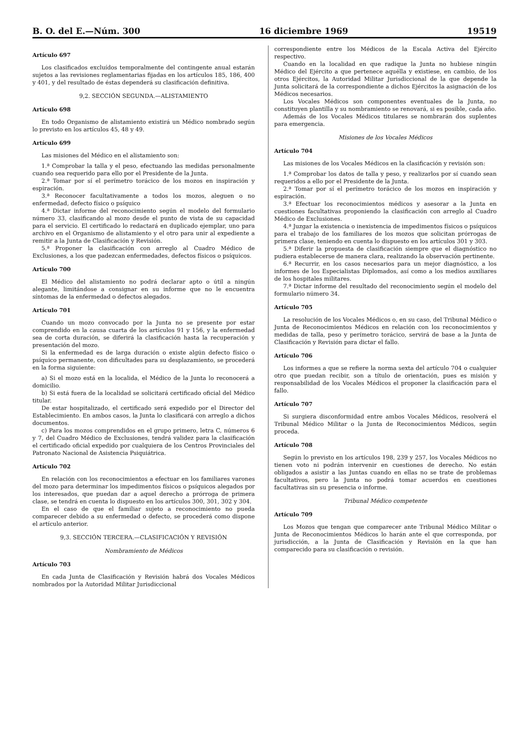B. O. del E.—Núm. 300 16 diciembre 1969 19519
Artículo 697
Los clasificados excluídos temporalmente del contingente anual estarán sujetos a las revisiones reglamentarias fijadas en los artículos 185, 186, 400 y 401, y del resultado de éstas dependerá su clasificación definitiva.
9,2. SECCIÓN SEGUNDA.—ALISTAMIENTO
Artículo 698
En todo Organismo de alistamiento existirá un Médico nombrado según lo previsto en los artículos 45, 48 y 49.
Artículo 699
Las misiones del Médico en el alistamiento son:
1.ª Comprobar la talla y el peso, efectuando las medidas personalmente cuando sea requerido para ello por el Presidente de la Junta.
2.ª Tomar por sí el perímetro torácico de los mozos en inspiración y espiración.
3.ª Reconocer facultativamente a todos los mozos, aleguen o no enfermedad, defecto físico o psíquico
4.ª Dictar informe del reconocimiento según el modelo del formulario número 33, clasificando al mozo desde el punto de vista de su capacidad para el servicio. El certificado lo redactará en duplicado ejemplar, uno para archivo en el Organismo de alistamiento y el otro para unir al expediente a remitir a la Junta de Clasificación y Revisión.
5.ª Proponer la clasificación con arreglo al Cuadro Médico de Exclusiones, a los que padezcan enfermedades, defectos físicos o psíquicos.
Artículo 700
El Médico del alistamiento no podrá declarar apto o útil a ningún alegante, limitándose a consignar en su informe que no le encuentra síntomas de la enfermedad o defectos alegados.
Artículo 701
Cuando un mozo convocado por la Junta no se presente por estar comprendido en la causa cuarta de los artículos 91 y 156, y la enfermedad sea de corta duración, se diferirá la clasificación hasta la recuperación y presentación del mozo.
Si la enfermedad es de larga duración o existe algún defecto físico o psíquico permanente, con dificultades para su desplazamiento, se procederá en la forma siguiente:
a) Si el mozo está en la localida, el Médico de la Junta lo reconocerá a domicilio.
b) Si está fuera de la localidad se solicitará certificado oficial del Médico titular.
De estar hospitalizado, el certificado será expedido por el Director del Establecimiento. En ambos casos, la Junta lo clasificará con arreglo a dichos documentos.
c) Para los mozos comprendidos en el grupo primero, letra C, números 6 y 7, del Cuadro Médico de Exclusiones, tendrá validez para la clasificación el certificado oficial expedido por cualquiera de los Centros Provinciales del Patronato Nacional de Asistencia Psiquiátrica.
Artículo 702
En relación con los reconocimientos a efectuar en los familiares varones del mozo para determinar los impedimentos físicos o psíquicos alegados por los interesados, que puedan dar a aquel derecho a prórroga de primera clase, se tendrá en cuenta lo dispuesto en los artículos 300, 301, 302 y 304.
En el caso de que el familiar sujeto a reconocimiento no pueda comparecer debido a su enfermedad o defecto, se procederá como dispone el artículo anterior.
9,3. SECCIÓN TERCERA.—CLASIFICACIÓN Y REVISIÓN
Nombramiento de Médicos
Artículo 703
En cada Junta de Clasificación y Revisión habrá dos Vocales Médicos nombrados por la Autoridad Militar Jurisdiccional
correspondiente entre los Médicos de la Escala Activa del Ejército respectivo.
Cuando en la localidad en que radique la Junta no hubiese ningún Médico del Ejército a que pertenece aquélla y existiese, en cambio, de los otros Ejércitos, la Autoridad Militar Jurisdiccional de la que depende la Junta solicitará de la correspondiente a dichos Ejércitos la asignación de los Médicos necesarios.
Los Vocales Médicos son componentes eventuales de la Junta, no constituyen plantilla y su nombramiento se renovará, si es posible, cada año.
Además de los Vocales Médicos titulares se nombrarán dos suplentes para emergencia.
Misiones de los Vocales Médicos
Artículo 704
Las misiones de los Vocales Médicos en la clasificación y revisión son:
1.ª Comprobar los datos de talla y peso, y realizarlos por sí cuando sean requeridos a ello por el Presidente de la Junta.
2.ª Tomar por sí el perímetro torácico de los mozos en inspiración y espiración.
3.ª Efectuar los reconocimientos médicos y asesorar a la Junta en cuestiones facultativas proponiendo la clasificación con arreglo al Cuadro Médico de Exclusiones.
4.ª Juzgar la existencia o inexistencia de impedimentos físicos o psíquicos para el trabajo de los familiares de los mozos que solicitan prórrogas de primera clase, teniendo en cuenta lo dispuesto en los artículos 301 y 303.
5.ª Diferir la propuesta de clasificación siempre que el diagnóstico no pudiera establecerse de manera clara, realizando la observación pertinente.
6.ª Recurrir, en los casos necesarios para un mejor diagnóstico, a los informes de los Especialistas Diplomados, así como a los medios auxiliares de los hospitales militares.
7.ª Dictar informe del resultado del reconocimiento según el modelo del formulario número 34.
Artículo 705
La resolución de los Vocales Médicos o, en su caso, del Tribunal Médico o Junta de Reconocimientos Médicos en relación con los reconocimientos y medidas de talla, peso y perímetro torácico, servirá de base a la Junta de Clasificación y Revisión para dictar el fallo.
Artículo 706
Los informes a que se refiere la norma sexta del artículo 704 o cualquier otro que puedan recibir, son a título de orientación, pues es misión y responsabilidad de los Vocales Médicos el proponer la clasificación para el fallo.
Artículo 707
Si surgiera disconformidad entre ambos Vocales Médicos, resolverá el Tribunal Médico Militar o la Junta de Reconocimientos Médicos, según proceda.
Artículo 708
Según lo previsto en los artículos 198, 239 y 257, los Vocales Médicos no tienen voto ni podrán intervenir en cuestiones de derecho. No están obligados a asistir a las Juntas cuando en ellas no se trate de problemas facultativos, pero la Junta no podrá tomar acuerdos en cuestiones facultativas sin su presencia o informe.
Tribunal Médico competente
Artículo 709
Los Mozos que tengan que comparecer ante Tribunal Médico Militar o Junta de Reconocimientos Médicos lo harán ante el que corresponda, por jurisdicción, a la Junta de Clasificación y Revisión en la que han comparecido para su clasificación o revisión.